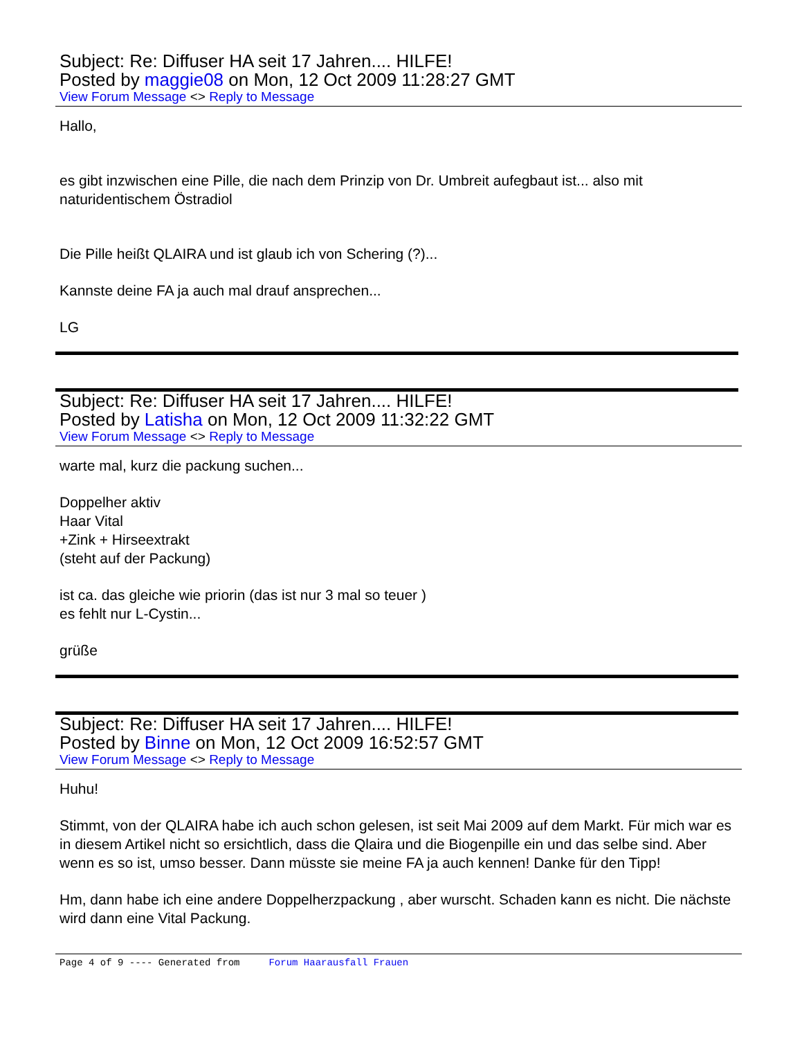Subject: Re: Diffuser HA seit 17 Jahren.... HILFE!
Posted by maggie08 on Mon, 12 Oct 2009 11:28:27 GMT
View Forum Message <> Reply to Message
Hallo,
es gibt inzwischen eine Pille, die nach dem Prinzip von Dr. Umbreit aufegbaut ist... also mit naturidentischem Östradiol
Die Pille heißt QLAIRA und ist glaub ich von Schering (?)...
Kannste deine FA ja auch mal drauf ansprechen...
LG
Subject: Re: Diffuser HA seit 17 Jahren.... HILFE!
Posted by Latisha on Mon, 12 Oct 2009 11:32:22 GMT
View Forum Message <> Reply to Message
warte mal, kurz die packung suchen...
Doppelher aktiv
Haar Vital
+Zink + Hirseextrakt
(steht auf der Packung)
ist ca. das gleiche wie priorin (das ist nur 3 mal so teuer )
es fehlt nur L-Cystin...
grüße
Subject: Re: Diffuser HA seit 17 Jahren.... HILFE!
Posted by Binne on Mon, 12 Oct 2009 16:52:57 GMT
View Forum Message <> Reply to Message
Huhu!
Stimmt, von der QLAIRA habe ich auch schon gelesen, ist seit Mai 2009 auf dem Markt. Für mich war es in diesem Artikel nicht so ersichtlich, dass die Qlaira und die Biogenpille ein und das selbe sind. Aber wenn es so ist, umso besser. Dann müsste sie meine FA ja auch kennen! Danke für den Tipp!
Hm, dann habe ich eine andere Doppelherzpackung , aber wurscht. Schaden kann es nicht. Die nächste wird dann eine Vital Packung.
Page 4 of 9 ---- Generated from Forum Haarausfall Frauen